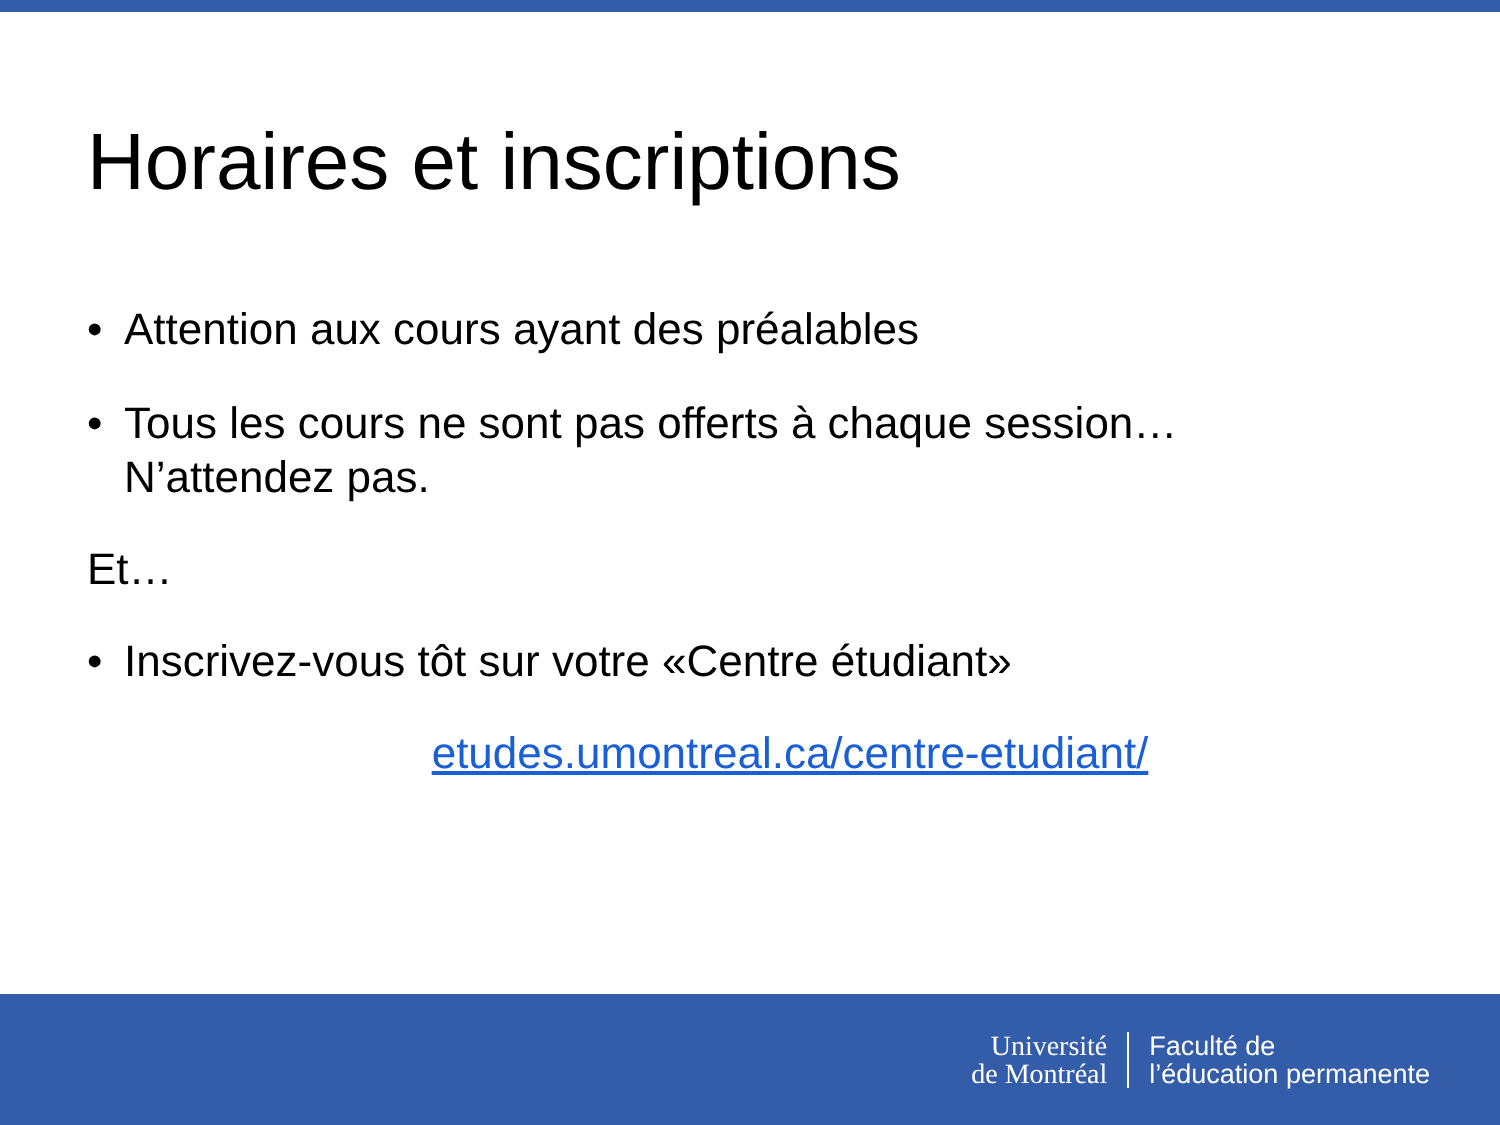Horaires et inscriptions
• Attention aux cours ayant des préalables
• Tous les cours ne sont pas offerts à chaque session…
N’attendez pas.
Et…
• Inscrivez-vous tôt sur votre «Centre étudiant»
etudes.umontreal.ca/centre-etudiant/
Université
de Montréal
Faculté de
l’éducation permanente